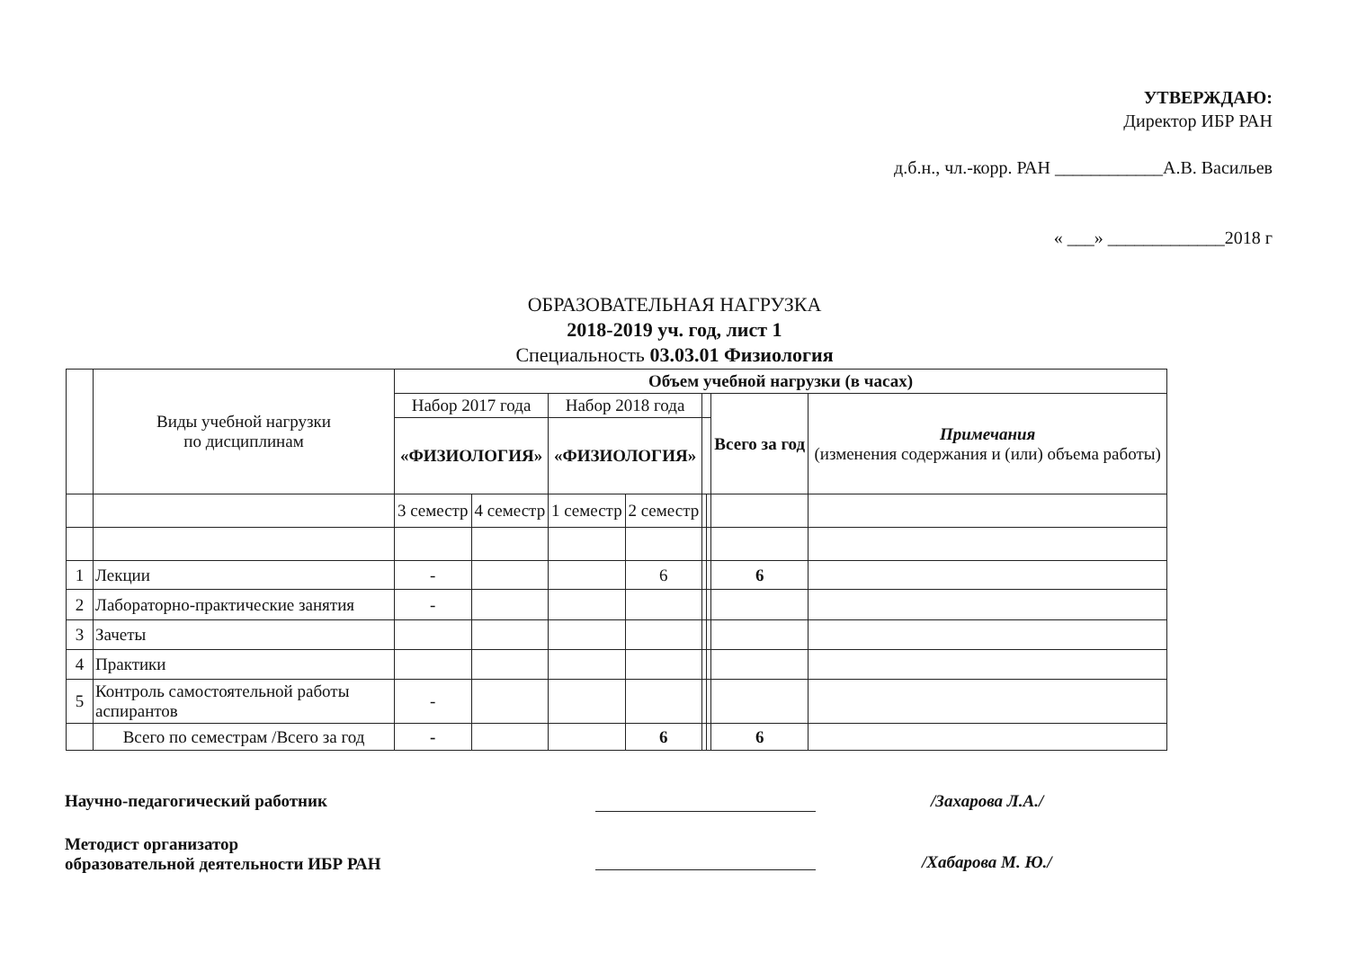УТВЕРЖДАЮ:
Директор ИБР РАН
д.б.н., чл.-корр. РАН ____________А.В. Васильев
« ___» _____________2018 г
ОБРАЗОВАТЕЛЬНАЯ НАГРУЗКА
2018-2019 уч. год, лист 1
Специальность 03.03.01 Физиология
| | Виды учебной нагрузки по дисциплинам | Объем учебной нагрузки (в часах) | | | | | | | |
| | | Набор 2017 года | | Набор 2018 года | | | | Всего за год | Примечания (изменения содержания и (или) объема работы) |
| | | «ФИЗИОЛОГИЯ» | | «ФИЗИОЛОГИЯ» | | | | | |
| | | 3 семестр | 4 семестр | 1 семестр | 2 семестр | | | | |
| 1 | Лекции | - | | | 6 | | | 6 | |
| 2 | Лабораторно-практические занятия | - | | | | | | | |
| 3 | Зачеты | | | | | | | | |
| 4 | Практики | | | | | | | | |
| 5 | Контроль самостоятельной работы аспирантов | - | | | | | | | |
| | Всего по семестрам /Всего за год | - | | | 6 | | | 6 | |
Научно-педагогический работник /Захарова Л.А./
Методист организатор
образовательной деятельности ИБР РАН
/Хабарова М. Ю./